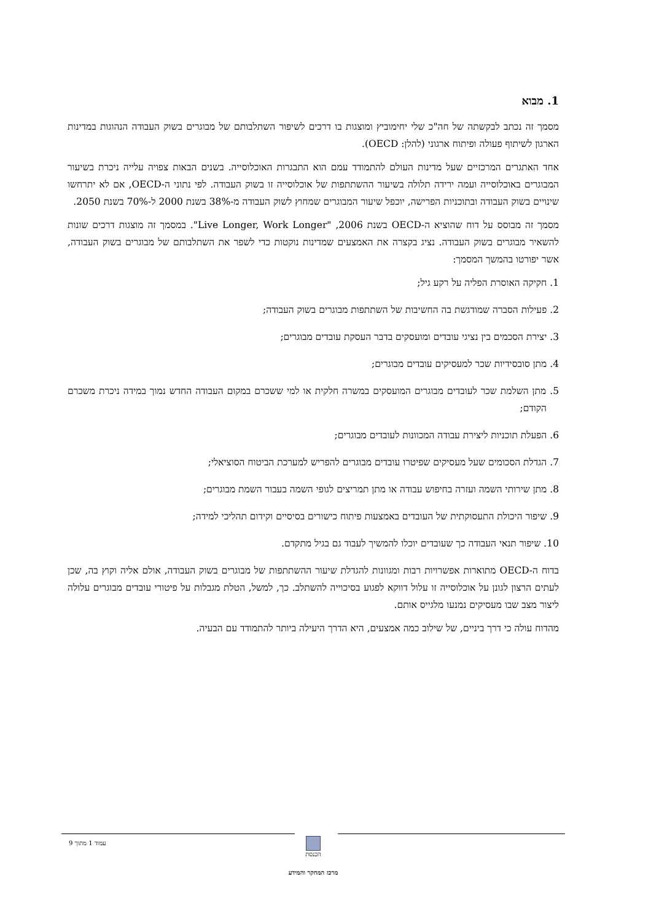1. מבוא
מסמך זה נכתב לבקשתה של חה"כ שלי יחימוביץ ומוצגות בו דרכים לשיפור השתלבותם של מבוגרים בשוק העבודה הנהוגות במדינות הארגון לשיתוף פעולה ופיתוח ארגוני (להלן: OECD).
אחד האתגרים המרכזיים שעל מדינות העולם להתמודד עמם הוא התבגרות האוכלוסייה. בשנים הבאות צפויה עלייה ניכרת בשיעור המבוגרים באוכלוסייה ועמה ירידה תלולה בשיעור ההשתתפות של אוכלוסייה זו בשוק העבודה. לפי נתוני ה-OECD, אם לא יתרחשו שינויים בשוק העבודה ובתוכניות הפרישה, יוכפל שיעור המבוגרים שמחוץ לשוק העבודה מ-38% בשנת 2000 ל-70% בשנת 2050.
מסמך זה מבוסס על דוח שהוציא ה-OECD בשנת 2006, "Live Longer, Work Longer". במסמך זה מוצגות דרכים שונות להשאיר מבוגרים בשוק העבודה. נציג בקצרה את האמצעים שמדינות נוקטות כדי לשפר את השתלבותם של מבוגרים בשוק העבודה, אשר יפורטו בהמשך המסמך:
1. חקיקה האוסרת הפליה על רקע גיל;
2. פעילות הסברה שמודגשת בה החשיבות של השתתפות מבוגרים בשוק העבודה;
3. יצירת הסכמים בין נציגי עובדים ומועסקים בדבר העסקת עובדים מבוגרים;
4. מתן סובסידיות שכר למעסיקים עובדים מבוגרים;
5. מתן השלמת שכר לעובדים מבוגרים המועסקים במשרה חלקית או למי ששכרם במקום העבודה החדש נמוך במידה ניכרת משכרם הקודם;
6. הפעלת תוכניות ליצירת עבודה המכוונות לעובדים מבוגרים;
7. הגדלת הסכומים שעל מעסיקים שפיטרו עובדים מבוגרים להפריש למערכת הביטוח הסוציאלי;
8. מתן שירותי השמה ועזרה בחיפוש עבודה או מתן תמריצים לגופי השמה בעבור השמת מבוגרים;
9. שיפור היכולת התעסוקתית של העובדים באמצעות פיתוח כישורים בסיסיים וקידום תהליכי למידה;
10. שיפור תנאי העבודה כך שעובדים יוכלו להמשיך לעבוד גם בגיל מתקדם.
בדוח ה-OECD מתוארות אפשרויות רבות ומגוונות להגדלת שיעור ההשתתפות של מבוגרים בשוק העבודה, אולם אליה וקוץ בה, שכן לעתים הרצון לגונן על אוכלוסייה זו עלול דווקא לפגוע בסיכוייה להשתלב. כך, למשל, הטלת מגבלות על פיטורי עובדים מבוגרים עלולה ליצור מצב שבו מעסיקים נמנעו מלגייס אותם.
מהדוח עולה כי דרך ביניים, של שילוב כמה אמצעים, היא הדרך היעילה ביותר להתמודד עם הבעיה.
עמוד 1 מתוך 9
הכנסת
מרכז המחקר והמידע